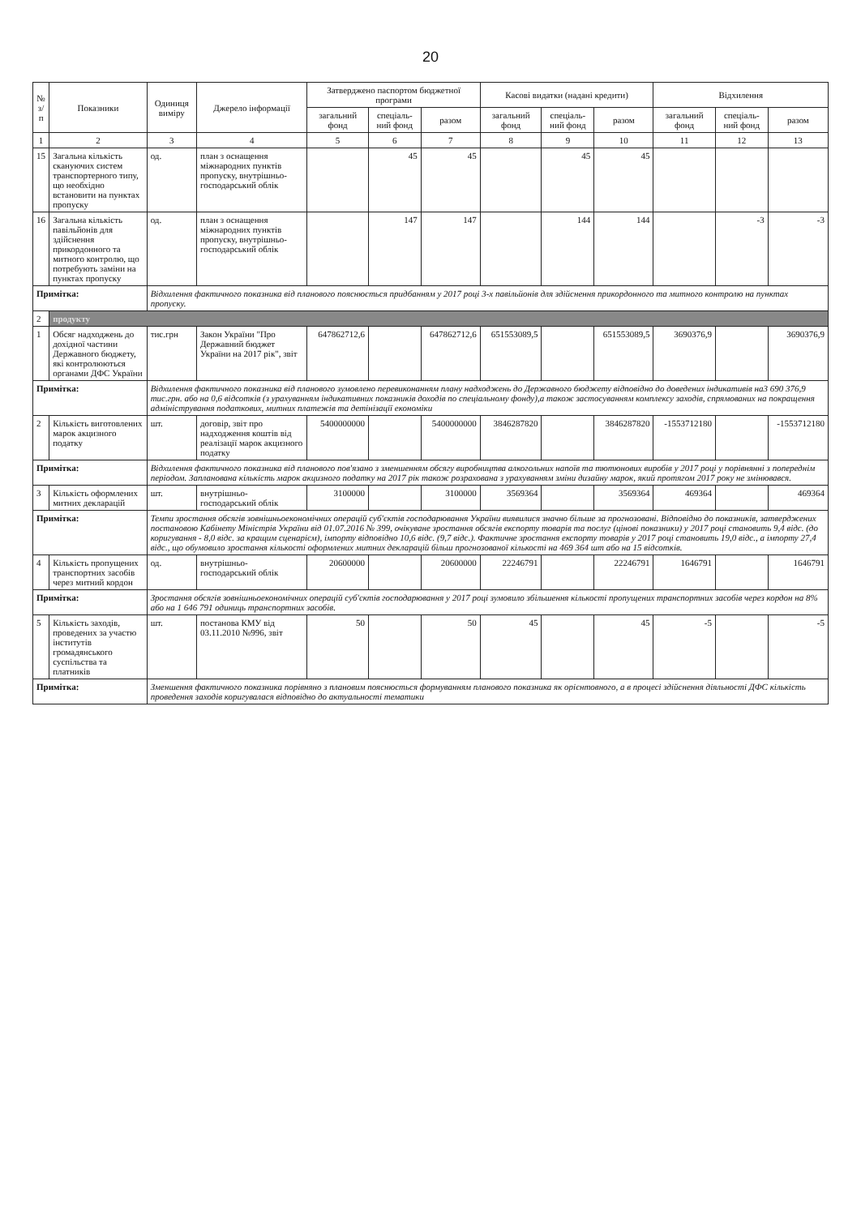20
| № з/п | Показники | Одиниця виміру | Джерело інформації | Затверджено паспортом бюджетної програми | | | Касові видатки (надані кредити) | | | Відхилення | | |
| --- | --- | --- | --- | --- | --- | --- | --- | --- | --- | --- | --- | --- |
| | | | | загальний фонд | спеціаль-ний фонд | разом | загальний фонд | спеціаль-ний фонд | разом | загальний фонд | спеціаль-ний фонд | разом |
| 1 | 2 | 3 | 4 | 5 | 6 | 7 | 8 | 9 | 10 | 11 | 12 | 13 |
| 15 | Загальна кількість скануючих систем транспортерного типу, що необхідно встановити на пунктах пропуску | од. | план з оснащення міжнародних пунктів пропуску, внутрішньо-господарський облік | | 45 | 45 | | 45 | 45 | | | |
| 16 | Загальна кількість павільйонів для здійснення прикордонного та митного контролю, що потребують заміни на пунктах пропуску | од. | план з оснащення міжнародних пунктів пропуску, внутрішньо-господарський облік | | 147 | 147 | | 144 | 144 | | -3 | -3 |
| Примітка: | | Відхилення фактичного показника від планового пояснюється придбанням у 2017 році 3-х павільйонів для здійснення прикордонного та митного контролю на пунктах пропуску. | | | | | | | | | | |
| 2 | продукту | | | | | | | | | | | |
| 1 | Обсяг надходжень до дохідної частини Державного бюджету, які контролюються органами ДФС України | тис.грн | Закон України "Про Державний бюджет України на 2017 рік", звіт | 647862712,6 | | 647862712,6 | 651553089,5 | | 651553089,5 | 3690376,9 | | 3690376,9 |
| Примітка: | | Відхилення фактичного показника від планового зумовлено перевиконанням плану надходжень до Державного бюджету відповідно до доведених індикативів на3 690 376,9 тис.грн. або на 0,6 відсотків (з урахуванням індикативних показників доходів по спеціальному фонду),а також застосуванням комплексу заходів, спрямованих на покращення адміністрування податкових, митних платежів та детінізації економіки | | | | | | | | | | |
| 2 | Кількість виготовлених марок акцизного податку | шт. | договір, звіт про надходження коштів від реалізації марок акцизного податку | 5400000000 | | 5400000000 | 3846287820 | | 3846287820 | -1553712180 | | -1553712180 |
| Примітка: | | Відхилення фактичного показника від планового пов'язано з зменшенням обсягу виробництва алкогольних напоїв та тютюнових виробів у 2017 році у порівнянні з попереднім періодом. Запланована кількість марок акцизного податку на 2017 рік також розрахована з урахуванням зміни дизайну марок, який протягом 2017 року не змінювався. | | | | | | | | | | |
| 3 | Кількість оформлених митних декларацій | шт. | внутрішньо-господарський облік | 3100000 | | 3100000 | 3569364 | | 3569364 | 469364 | | 469364 |
| Примітка: | | Темпи зростання обсягів зовнішньоекономічних операцій суб'єктів господарювання України виявилися значно більше за прогнозовані. Відповідно до показників, затверджених постановою Кабінету Міністрів України від 01.07.2016 № 399, очікуване зростання обсягів експорту товарів та послуг (цінові показники) у 2017 році становить 9,4 відс. (до коригування - 8,0 відс. за кращим сценарієм), імпорту відповідно 10,6 відс. (9,7 відс.). Фактичне зростання експорту товарів у 2017 році становить 19,0 відс., а імпорту 27,4 відс., що обумовило зростання кількості оформлених митних декларацій більш прогнозованої кількості на 469 364 шт або на 15 відсотків. | | | | | | | | | | |
| 4 | Кількість пропущених транспортних засобів через митний кордон | од. | внутрішньо-господарський облік | 20600000 | | 20600000 | 22246791 | | 22246791 | 1646791 | | 1646791 |
| Примітка: | | Зростання обсягів зовнішньоекономічних операцій суб'єктів господарювання у 2017 році зумовило збільшення кількості пропущених транспортних засобів через кордон на 8% або на 1 646 791 одиниць транспортних засобів. | | | | | | | | | | |
| 5 | Кількість заходів, проведених за участю інститутів громадянського суспільства та платників | шт. | постанова КМУ від 03.11.2010 №996, звіт | 50 | | 50 | 45 | | 45 | -5 | | -5 |
| Примітка: | | Зменшення фактичного показника порівняно з плановим пояснюється формуванням планового показника як орієнтовного, а в процесі здійснення діяльності ДФС кількість проведення заходів коригувалася відповідно до актуальності тематики | | | | | | | | | | |